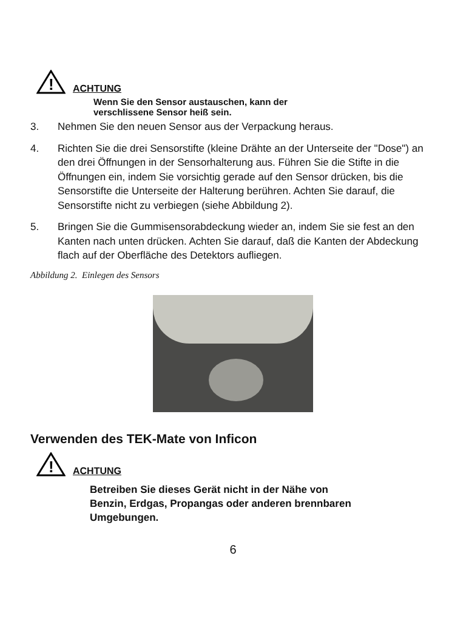!
ACHTUNG
Wenn Sie den Sensor austauschen, kann der
verschlissene Sensor heiß sein.
3. Nehmen Sie den neuen Sensor aus der Verpackung heraus.
4. Richten Sie die drei Sensorstifte (kleine Drähte an der Unterseite der "Dose") an den drei Öffnungen in der Sensorhalterung aus. Führen Sie die Stifte in die Öffnungen ein, indem Sie vorsichtig gerade auf den Sensor drücken, bis die Sensorstifte die Unterseite der Halterung berühren. Achten Sie darauf, die Sensorstifte nicht zu verbiegen (siehe Abbildung 2).
5. Bringen Sie die Gummisensorabdeckung wieder an, indem Sie sie fest an den Kanten nach unten drücken. Achten Sie darauf, daß die Kanten der Abdeckung flach auf der Oberfläche des Detektors aufliegen.
Abbildung 2. Einlegen des Sensors
Verwenden des TEK-Mate von Inficon
!
ACHTUNG
Betreiben Sie dieses Gerät nicht in der Nähe von
Benzin, Erdgas, Propangas oder anderen brennbaren
Umgebungen.
6